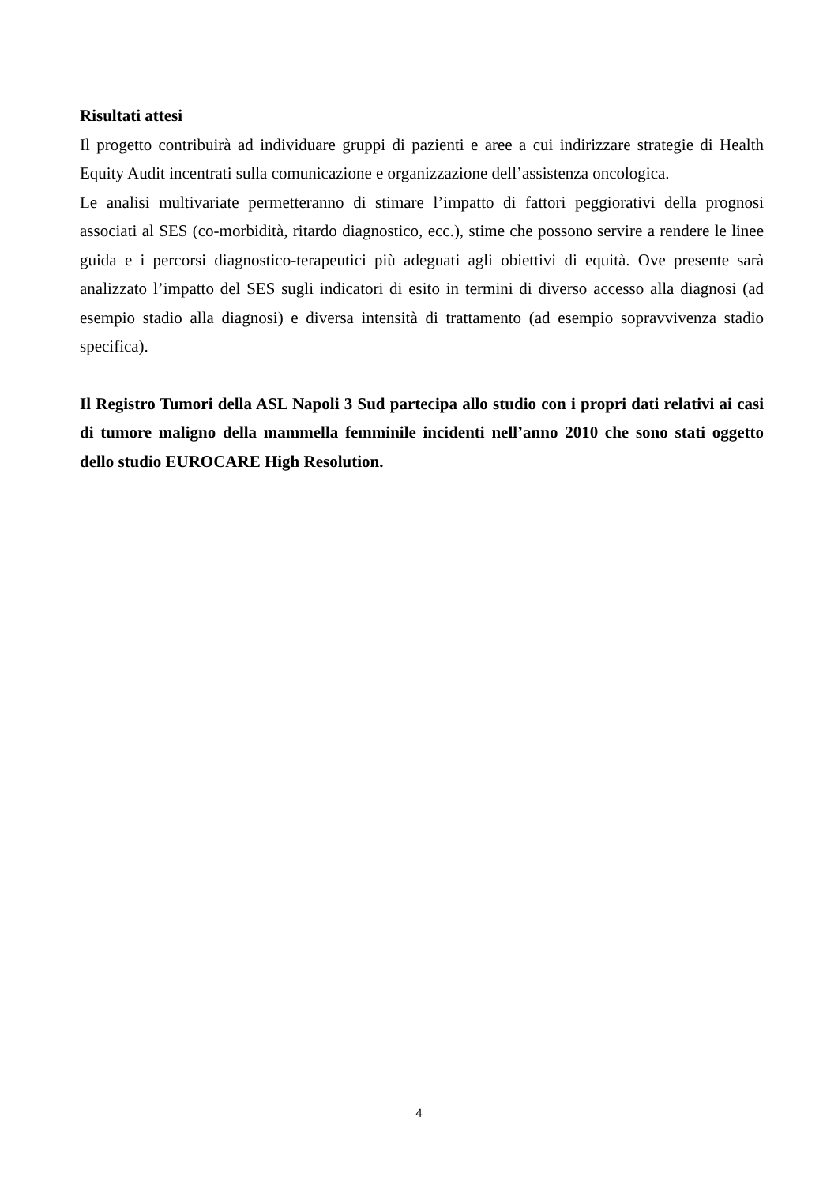Risultati attesi
Il progetto contribuirà ad individuare gruppi di pazienti e aree a cui indirizzare strategie di Health Equity Audit incentrati sulla comunicazione e organizzazione dell’assistenza oncologica.
Le analisi multivariate permetteranno di stimare l’impatto di fattori peggiorativi della prognosi associati al SES (co-morbidità, ritardo diagnostico, ecc.), stime che possono servire a rendere le linee guida e i percorsi diagnostico-terapeutici più adeguati agli obiettivi di equità. Ove presente sarà analizzato l’impatto del SES sugli indicatori di esito in termini di diverso accesso alla diagnosi (ad esempio stadio alla diagnosi) e diversa intensità di trattamento (ad esempio sopravvivenza stadio specifica).
Il Registro Tumori della ASL Napoli 3 Sud partecipa allo studio con i propri dati relativi ai casi di tumore maligno della mammella femminile incidenti nell’anno 2010 che sono stati oggetto dello studio EUROCARE High Resolution.
4